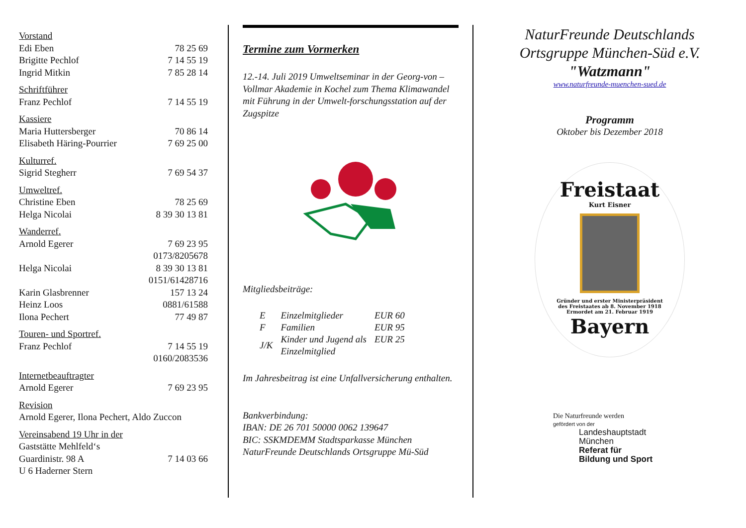| Vorstand | |
| Edi Eben | 78 25 69 |
| Brigitte Pechlof | 7 14 55 19 |
| Ingrid Mitkin | 7 85 28 14 |
| Schriftführer | |
| Franz Pechlof | 7 14 55 19 |
| Kassiere | |
| Maria Huttersberger | 70 86 14 |
| Elisabeth Häring-Pourrier | 7 69 25 00 |
| Kulturref. | |
| Sigrid Stegherr | 7 69 54 37 |
| Umweltref. | |
| Christine Eben | 78 25 69 |
| Helga Nicolai | 8 39 30 13 81 |
| Wanderref. | |
| Arnold Egerer | 7 69 23 95 |
| | 0173/8205678 |
| Helga Nicolai | 8 39 30 13 81 |
| | 0151/61428716 |
| Karin Glasbrenner | 157 13 24 |
| Heinz Loos | 0881/61588 |
| Ilona Pechert | 77 49 87 |
| Touren- und Sportref. | |
| Franz Pechlof | 7 14 55 19 |
| | 0160/2083536 |
| Internetbeauftragter | |
| Arnold Egerer | 7 69 23 95 |
| Revision | |
| Arnold Egerer, Ilona Pechert, Aldo Zuccon | |
| Vereinsabend 19 Uhr in der | |
| Gaststätte Mehlfeld‘s | |
| Guardinistr. 98 A | 7 14 03 66 |
| U 6 Haderner Stern | |
Termine zum Vormerken
12.-14. Juli 2019 Umweltseminar in der Georg-von –Vollmar Akademie in Kochel zum Thema Klimawandel mit Führung in der Umwelt-forschungsstation auf der Zugspitze
Mitgliedsbeiträge:
| E | Einzelmitglieder | EUR 60 |
| F | Familien | EUR 95 |
| J/K | Kinder und Jugend als Einzelmitglied | EUR 25 |
Im Jahresbeitrag ist eine Unfallversicherung enthalten.
Bankverbindung:
IBAN: DE 26 701 50000 0062 139647
BIC: SSKMDEMM Stadtsparkasse München
NaturFreunde Deutschlands Ortsgruppe Mü-Süd
NaturFreunde Deutschlands
Ortsgruppe München-Süd e.V.
"Watzmann"
www.naturfreunde-muenchen-sued.de
Programm
Oktober bis Dezember 2018
Freistaat
Kurt Eisner
Gründer und erster Ministerpräsident
des Freistaates ab 8. November 1918
Ermordet am 21. Februar 1919
Bayern
Die Naturfreunde werden
gefördert von der
Landeshauptstadt
München
Referat für
Bildung und Sport